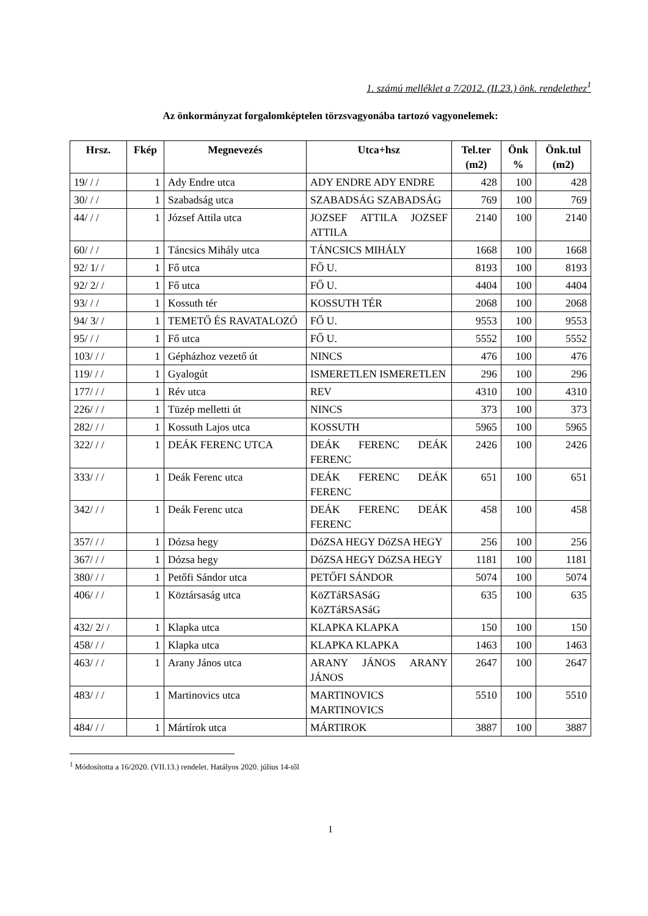1. számú melléklet a 7/2012. (II.23.) önk. rendelethez<sup>1</sup>
Az önkormányzat forgalomképtelen törzsvagyonába tartozó vagyonelemek:
| Hrsz. | Fkép | Megnevezés | Utca+hsz | Tel.ter (m2) | Önk % | Önk.tul (m2) |
| --- | --- | --- | --- | --- | --- | --- |
| 19/ / / | 1 | Ady Endre utca | ADY ENDRE ADY ENDRE | 428 | 100 | 428 |
| 30/ / / | 1 | Szabadság utca | SZABADSÁG SZABADSÁG | 769 | 100 | 769 |
| 44/ / / | 1 | József Attila utca | JOZSEF ATTILA JOZSEF ATTILA | 2140 | 100 | 2140 |
| 60/ / / | 1 | Táncsics Mihály utca | TÁNCSICS MIHÁLY | 1668 | 100 | 1668 |
| 92/ 1/ / | 1 | Fő utca | FŐ U. | 8193 | 100 | 8193 |
| 92/ 2/ / | 1 | Fő utca | FŐ U. | 4404 | 100 | 4404 |
| 93/ / / | 1 | Kossuth tér | KOSSUTH TÉR | 2068 | 100 | 2068 |
| 94/ 3/ / | 1 | TEMETŐ ÉS RAVATALOZÓ | FŐ U. | 9553 | 100 | 9553 |
| 95/ / / | 1 | Fő utca | FŐ U. | 5552 | 100 | 5552 |
| 103/ / / | 1 | Gépházhoz vezető út | NINCS | 476 | 100 | 476 |
| 119/ / / | 1 | Gyalogút | ISMERETLEN ISMERETLEN | 296 | 100 | 296 |
| 177/ / / | 1 | Rév utca | REV | 4310 | 100 | 4310 |
| 226/ / / | 1 | Tüzép melletti út | NINCS | 373 | 100 | 373 |
| 282/ / / | 1 | Kossuth Lajos utca | KOSSUTH | 5965 | 100 | 5965 |
| 322/ / / | 1 | DEÁK FERENC UTCA | DEÁK FERENC DEÁK FERENC | 2426 | 100 | 2426 |
| 333/ / / | 1 | Deák Ferenc utca | DEÁK FERENC DEÁK FERENC | 651 | 100 | 651 |
| 342/ / / | 1 | Deák Ferenc utca | DEÁK FERENC DEÁK FERENC | 458 | 100 | 458 |
| 357/ / / | 1 | Dózsa hegy | DóZSA HEGY DóZSA HEGY | 256 | 100 | 256 |
| 367/ / / | 1 | Dózsa hegy | DóZSA HEGY DóZSA HEGY | 1181 | 100 | 1181 |
| 380/ / / | 1 | Petőfi Sándor utca | PETŐFI SÁNDOR | 5074 | 100 | 5074 |
| 406/ / / | 1 | Köztársaság utca | KöZTáRSASáG KöZTáRSASáG | 635 | 100 | 635 |
| 432/ 2/ / | 1 | Klapka utca | KLAPKA KLAPKA | 150 | 100 | 150 |
| 458/ / / | 1 | Klapka utca | KLAPKA KLAPKA | 1463 | 100 | 1463 |
| 463/ / / | 1 | Arany János utca | ARANY JÁNOS ARANY JÁNOS | 2647 | 100 | 2647 |
| 483/ / / | 1 | Martinovics utca | MARTINOVICS MARTINOVICS | 5510 | 100 | 5510 |
| 484/ / / | 1 | Mártírok utca | MÁRTIROK | 3887 | 100 | 3887 |
<sup>1</sup> Módosította a 16/2020. (VII.13.) rendelet. Hatályos 2020. július 14-től
1